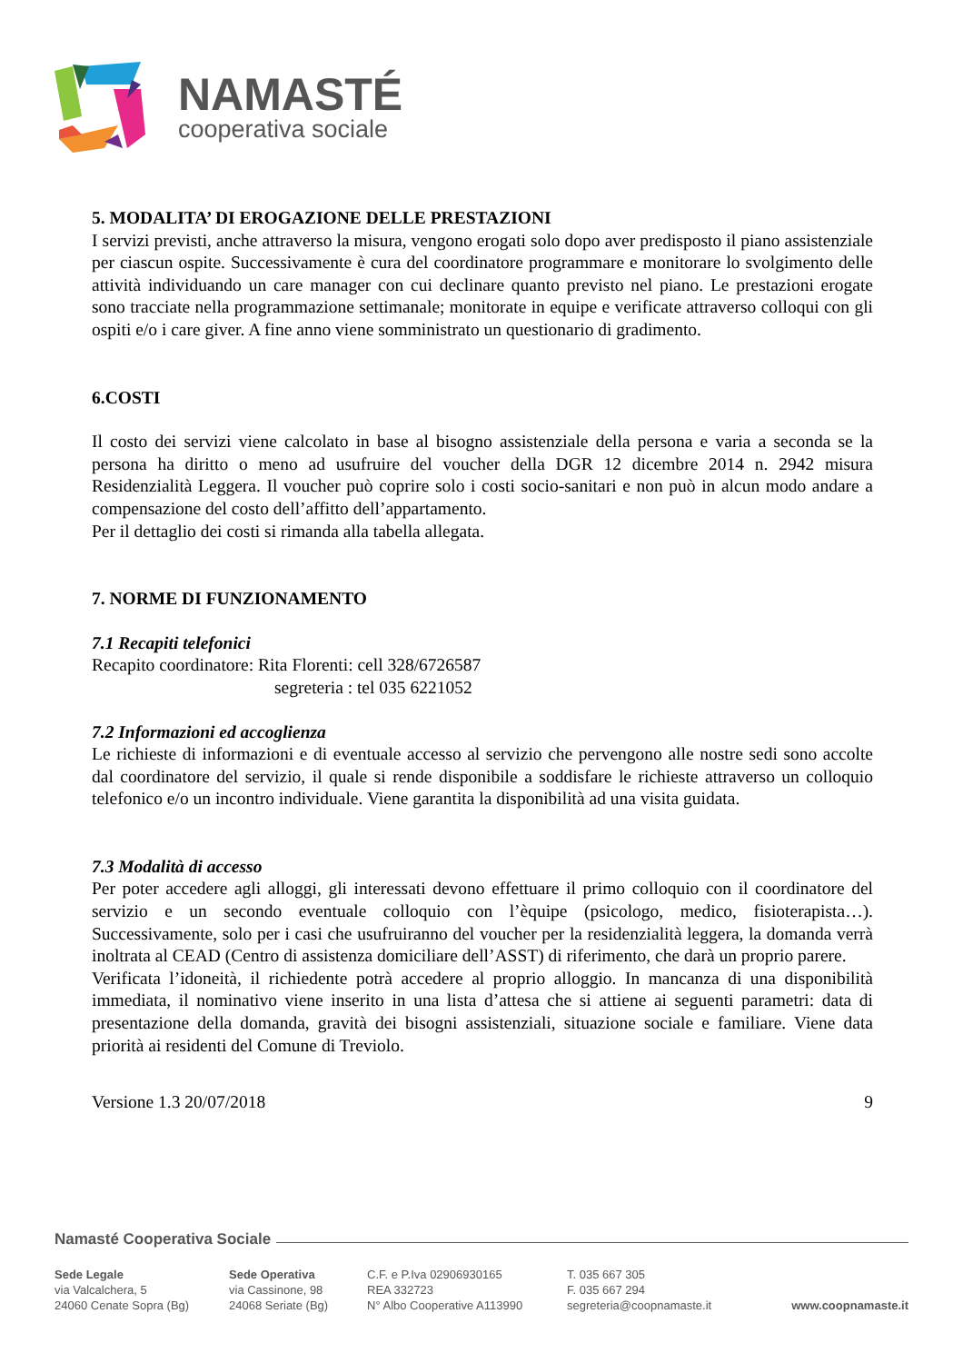NAMASTÉ
cooperativa sociale
5. MODALITA’ DI EROGAZIONE DELLE PRESTAZIONI
I servizi previsti, anche attraverso la misura, vengono erogati solo dopo aver predisposto il piano assistenziale per ciascun ospite. Successivamente è cura del coordinatore programmare e monitorare lo svolgimento delle attività individuando un care manager con cui declinare quanto previsto nel piano. Le prestazioni erogate sono tracciate nella programmazione settimanale; monitorate in equipe e verificate attraverso colloqui con gli ospiti e/o i care giver. A fine anno viene somministrato un questionario di gradimento.
6.COSTI
Il costo dei servizi viene calcolato in base al bisogno assistenziale della persona e varia a seconda se la persona ha diritto o meno ad usufruire del voucher della DGR 12 dicembre 2014 n. 2942 misura Residenzialità Leggera. Il voucher può coprire solo i costi socio-sanitari e non può in alcun modo andare a compensazione del costo dell’affitto dell’appartamento.
Per il dettaglio dei costi si rimanda alla tabella allegata.
7. NORME DI FUNZIONAMENTO
7.1 Recapiti telefonici
Recapito coordinatore: Rita Florenti: cell 328/6726587
segreteria : tel 035 6221052
7.2 Informazioni ed accoglienza
Le richieste di informazioni e di eventuale accesso al servizio che pervengono alle nostre sedi sono accolte dal coordinatore del servizio, il quale si rende disponibile a soddisfare le richieste attraverso un colloquio telefonico e/o un incontro individuale. Viene garantita la disponibilità ad una visita guidata.
7.3 Modalità di accesso
Per poter accedere agli alloggi, gli interessati devono effettuare il primo colloquio con il coordinatore del servizio e un secondo eventuale colloquio con l’èquipe (psicologo, medico, fisioterapista…). Successivamente, solo per i casi che usufruiranno del voucher per la residenzialità leggera, la domanda verrà inoltrata al CEAD (Centro di assistenza domiciliare dell’ASST) di riferimento, che darà un proprio parere.
Verificata l’idoneità, il richiedente potrà accedere al proprio alloggio. In mancanza di una disponibilità immediata, il nominativo viene inserito in una lista d’attesa che si attiene ai seguenti parametri: data di presentazione della domanda, gravità dei bisogni assistenziali, situazione sociale e familiare. Viene data priorità ai residenti del Comune di Treviolo.
Versione 1.3 20/07/2018 9
Namasté Cooperativa Sociale
Sede Legale
via Valcalchera, 5
24060 Cenate Sopra (Bg)
Sede Operativa
via Cassinone, 98
24068 Seriate (Bg)
C.F. e P.Iva 02906930165
REA 332723
N° Albo Cooperative A113990
T. 035 667 305
F. 035 667 294
segreteria@coopnamaste.it
www.coopnamaste.it